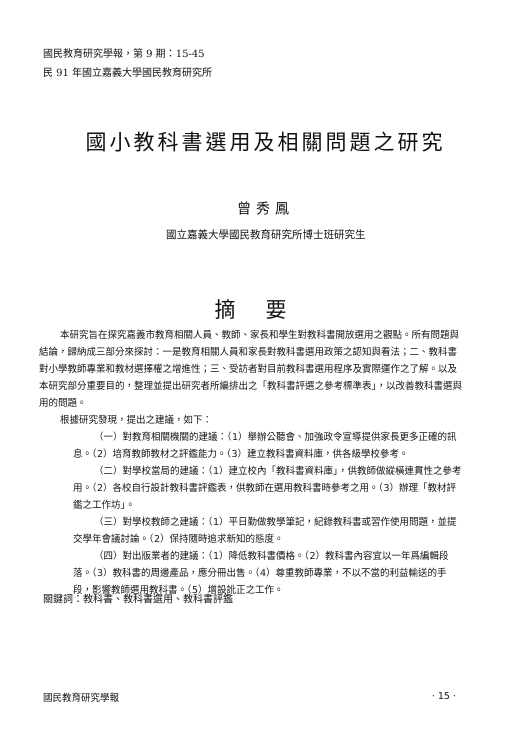國民教育研究學報，第 9 期：15-45
民 91 年國立嘉義大學國民教育研究所
國小教科書選用及相關問題之研究
曾秀鳳
國立嘉義大學國民教育研究所博士班研究生
摘要
本研究旨在探究嘉義市教育相關人員、教師、家長和學生對教科書開放選用之觀點。所有問題與結論，歸納成三部分來探討：一是教育相關人員和家長對教科書選用政策之認知與看法；二、教科書對小學教師專業和教材選擇權之增進性；三、受訪者對目前教科書選用程序及實際運作之了解。以及本研究部分重要目的，整理並提出研究者所編排出之「教科書評選之參考標準表」，以改善教科書選與用的問題。
根據研究發現，提出之建議，如下：
（一）對教育相關機關的建議：（1）舉辦公聽會、加強政令宣導提供家長更多正確的訊息。（2）培育教師教材之評鑑能力。（3）建立教科書資料庫，供各級學校參考。
（二）對學校當局的建議：（1）建立校內「教科書資料庫」，供教師做縱橫連貫性之參考用。（2）各校自行設計教科書評鑑表，供教師在選用教科書時參考之用。（3）辦理「教材評鑑之工作坊」。
（三）對學校教師之建議：（1）平日勤做教學筆記，紀錄教科書或習作使用問題，並提交學年會議討論。（2）保持隨時追求新知的態度。
（四）對出版業者的建議：（1）降低教科書價格。（2）教科書內容宜以一年爲編輯段落。（3）教科書的周邊產品，應分冊出售。（4）尊重教師專業，不以不當的利益輸送的手段，影響教師選用教科書。（5）增設訛正之工作。
關鍵詞：教科書、教科書選用、教科書評鑑
國民教育研究學報 · 15 ·